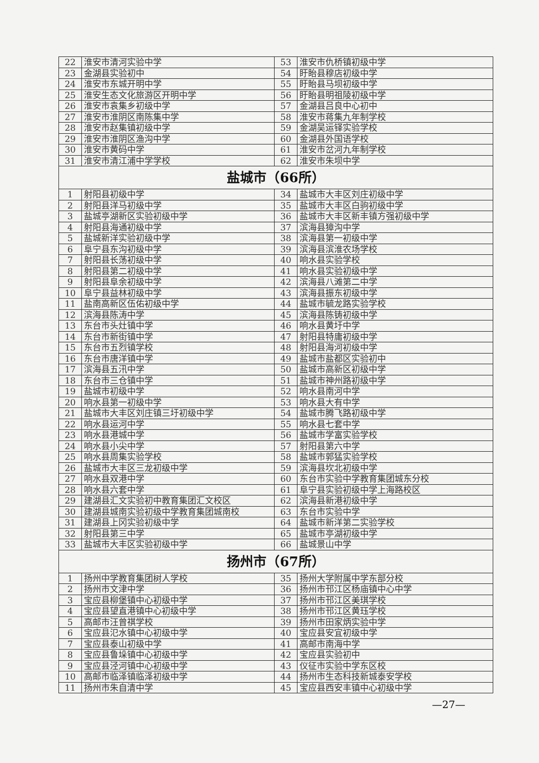| 22 | 淮安市清河实验中学 | 53 | 淮安市仇桥镇初级中学 |
| 23 | 金湖县实验初中 | 54 | 盱眙县穆店初级中学 |
| 24 | 淮安市东城开明中学 | 55 | 盱眙县马坝初级中学 |
| 25 | 淮安生态文化旅游区开明中学 | 56 | 盱眙县明祖陵初级中学 |
| 26 | 淮安市袁集乡初级中学 | 57 | 金湖县吕良中心初中 |
| 27 | 淮安市淮阴区南陈集中学 | 58 | 淮安市蒋集九年制学校 |
| 28 | 淮安市赵集镇初级中学 | 59 | 金湖吴运铎实验学校 |
| 29 | 淮安市淮阴区渔沟中学 | 60 | 金湖县外国语学校 |
| 30 | 淮安市黄码中学 | 61 | 淮安市岔河九年制学校 |
| 31 | 淮安市清江浦中学学校 | 62 | 淮安市朱坝中学 |
| 盐城市（66所） | | | |
| 1 | 射阳县初级中学 | 34 | 盐城市大丰区刘庄初级中学 |
| 2 | 射阳县洋马初级中学 | 35 | 盐城市大丰区白驹初级中学 |
| 3 | 盐城亭湖新区实验初级中学 | 36 | 盐城市大丰区新丰镇方强初级中学 |
| 4 | 射阳县海通初级中学 | 37 | 滨海县獐沟中学 |
| 5 | 盐城新洋实验初级中学 | 38 | 滨海县第一初级中学 |
| 6 | 阜宁县东沟初级中学 | 39 | 滨海县滨淮农场学校 |
| 7 | 射阳县长荡初级中学 | 40 | 响水县实验学校 |
| 8 | 射阳县第二初级中学 | 41 | 响水县实验初级中学 |
| 9 | 射阳县阜余初级中学 | 42 | 滨海县八滩第二中学 |
| 10 | 阜宁县益林初级中学 | 43 | 滨海县振东初级中学 |
| 11 | 盐南高新区伍佑初级中学 | 44 | 盐城市毓龙路实验学校 |
| 12 | 滨海县陈涛中学 | 45 | 滨海县陈铸初级中学 |
| 13 | 东台市头灶镇中学 | 46 | 响水县黄圩中学 |
| 14 | 东台市新街镇中学 | 47 | 射阳县特庸初级中学 |
| 15 | 东台市五烈镇学校 | 48 | 射阳县海河初级中学 |
| 16 | 东台市唐洋镇中学 | 49 | 盐城市盐都区实验初中 |
| 17 | 滨海县五汛中学 | 50 | 盐城市高新区初级中学 |
| 18 | 东台市三仓镇中学 | 51 | 盐城市神州路初级中学 |
| 19 | 盐城市初级中学 | 52 | 响水县南河中学 |
| 20 | 响水县第一初级中学 | 53 | 响水县大有中学 |
| 21 | 盐城市大丰区刘庄镇三圩初级中学 | 54 | 盐城市腾飞路初级中学 |
| 22 | 响水县运河中学 | 55 | 响水县七套中学 |
| 23 | 响水县港城中学 | 56 | 盐城市学富实验学校 |
| 24 | 响水县小尖中学 | 57 | 射阳县第六中学 |
| 25 | 响水县周集实验学校 | 58 | 盐城市郭猛实验学校 |
| 26 | 盐城市大丰区三龙初级中学 | 59 | 滨海县坎北初级中学 |
| 27 | 响水县双港中学 | 60 | 东台市实验中学教育集团城东分校 |
| 28 | 响水县六套中学 | 61 | 阜宁县实验初级中学上海路校区 |
| 29 | 建湖县汇文实验初中教育集团汇文校区 | 62 | 滨海县新港初级中学 |
| 30 | 建湖县城南实验初级中学教育集团城南校 | 63 | 东台市实验中学 |
| 31 | 建湖县上冈实验初级中学 | 64 | 盐城市新洋第二实验学校 |
| 32 | 射阳县第三中学 | 65 | 盐城市亭湖初级中学 |
| 33 | 盐城市大丰区实验初级中学 | 66 | 盐城景山中学 |
| 扬州市（67所） | | | |
| 1 | 扬州中学教育集团树人学校 | 35 | 扬州大学附属中学东部分校 |
| 2 | 扬州市文津中学 | 36 | 扬州市邗江区杨庙镇中心中学 |
| 3 | 宝应县柳堡镇中心初级中学 | 37 | 扬州市邗江区美琪学校 |
| 4 | 宝应县望直港镇中心初级中学 | 38 | 扬州市邗江区黄珏学校 |
| 5 | 高邮市汪曾祺学校 | 39 | 扬州市田家炳实验中学 |
| 6 | 宝应县氾水镇中心初级中学 | 40 | 宝应县安宜初级中学 |
| 7 | 宝应县泰山初级中学 | 41 | 高邮市南海中学 |
| 8 | 宝应县鲁垛镇中心初级中学 | 42 | 宝应县实验初中 |
| 9 | 宝应县泾河镇中心初级中学 | 43 | 仪征市实验中学东区校 |
| 10 | 高邮市临泽镇临泽初级中学 | 44 | 扬州市生态科技新城泰安学校 |
| 11 | 扬州市朱自清中学 | 45 | 宝应县西安丰镇中心初级中学 |
—27—